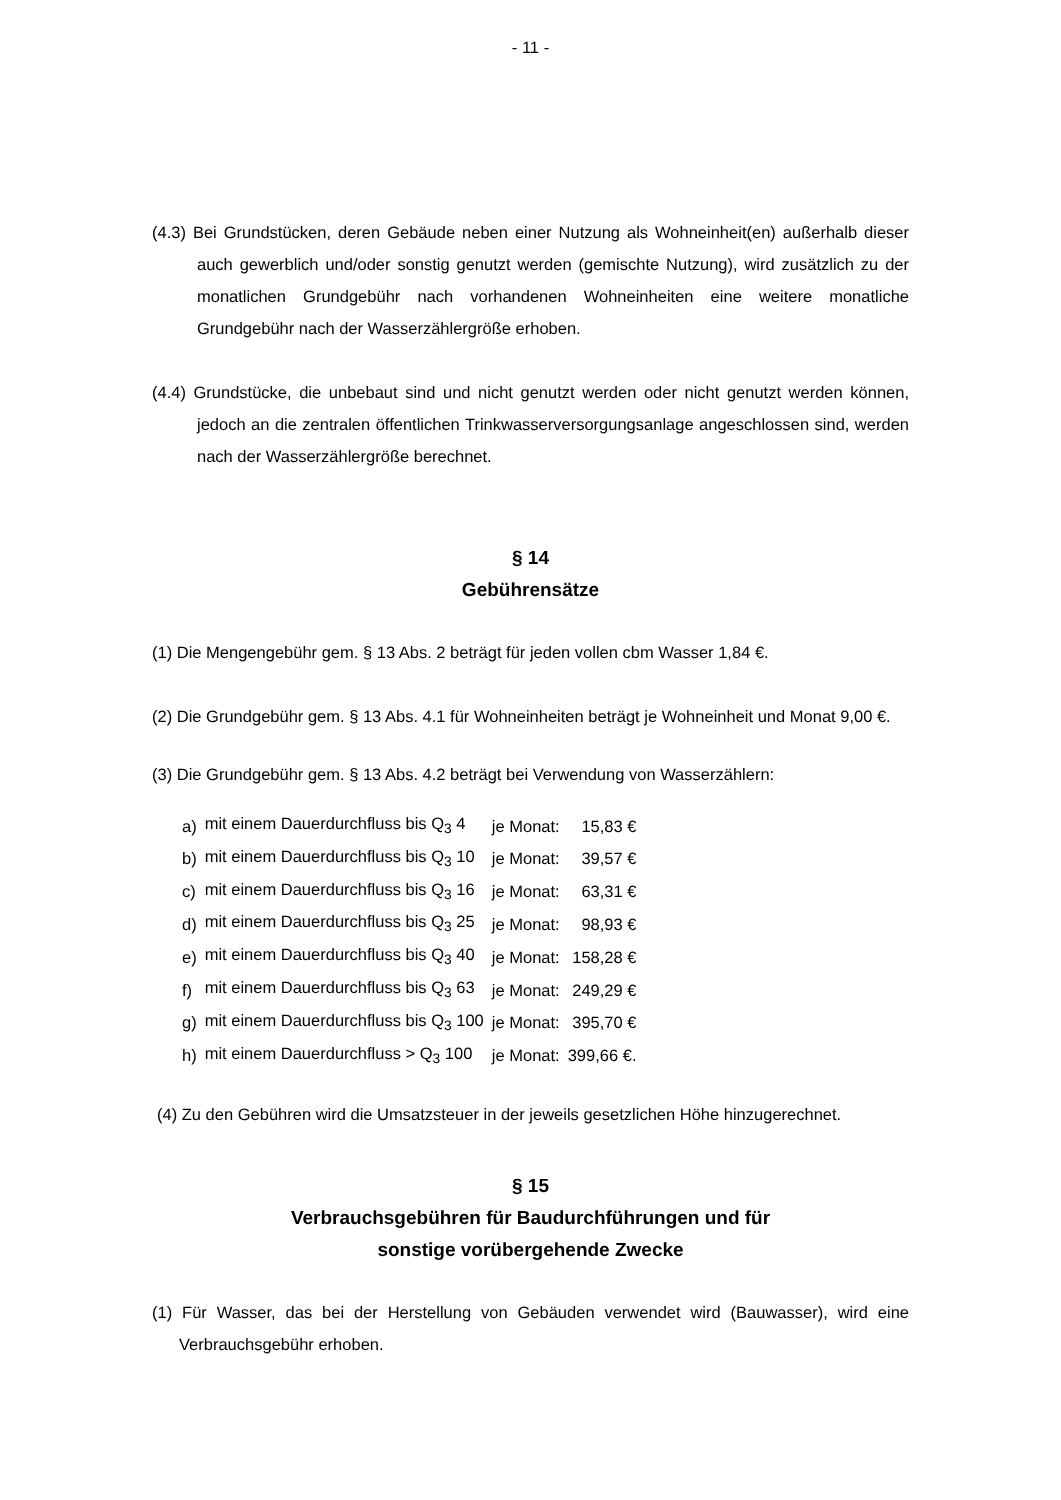- 11 -
(4.3) Bei Grundstücken, deren Gebäude neben einer Nutzung als Wohneinheit(en) außerhalb dieser auch gewerblich und/oder sonstig genutzt werden (gemischte Nutzung), wird zusätzlich zu der monatlichen Grundgebühr nach vorhandenen Wohneinheiten eine weitere monatliche Grundgebühr nach der Wasserzählergröße erhoben.
(4.4) Grundstücke, die unbebaut sind und nicht genutzt werden oder nicht genutzt werden können, jedoch an die zentralen öffentlichen Trinkwasserversorgungsanlage angeschlossen sind, werden nach der Wasserzählergröße berechnet.
§ 14
Gebührensätze
(1) Die Mengengebühr gem. § 13 Abs. 2 beträgt für jeden vollen cbm Wasser 1,84 €.
(2) Die Grundgebühr gem. § 13 Abs. 4.1 für Wohneinheiten beträgt je Wohneinheit und Monat 9,00 €.
(3) Die Grundgebühr gem. § 13 Abs. 4.2 beträgt bei Verwendung von Wasserzählern:
| a) | mit einem Dauerdurchfluss bis Q<sub>3</sub> 4 | je Monat: | 15,83 € |
| b) | mit einem Dauerdurchfluss bis Q<sub>3</sub> 10 | je Monat: | 39,57 € |
| c) | mit einem Dauerdurchfluss bis Q<sub>3</sub> 16 | je Monat: | 63,31 € |
| d) | mit einem Dauerdurchfluss bis Q<sub>3</sub> 25 | je Monat: | 98,93 € |
| e) | mit einem Dauerdurchfluss bis Q<sub>3</sub> 40 | je Monat: | 158,28 € |
| f) | mit einem Dauerdurchfluss bis Q<sub>3</sub> 63 | je Monat: | 249,29 € |
| g) | mit einem Dauerdurchfluss bis Q<sub>3</sub> 100 | je Monat: | 395,70 € |
| h) | mit einem Dauerdurchfluss > Q<sub>3</sub> 100 | je Monat: | 399,66 €. |
(4) Zu den Gebühren wird die Umsatzsteuer in der jeweils gesetzlichen Höhe hinzugerechnet.
§ 15
Verbrauchsgebühren für Baudurchführungen und für
sonstige vorübergehende Zwecke
(1) Für Wasser, das bei der Herstellung von Gebäuden verwendet wird (Bauwasser), wird eine Verbrauchsgebühr erhoben.